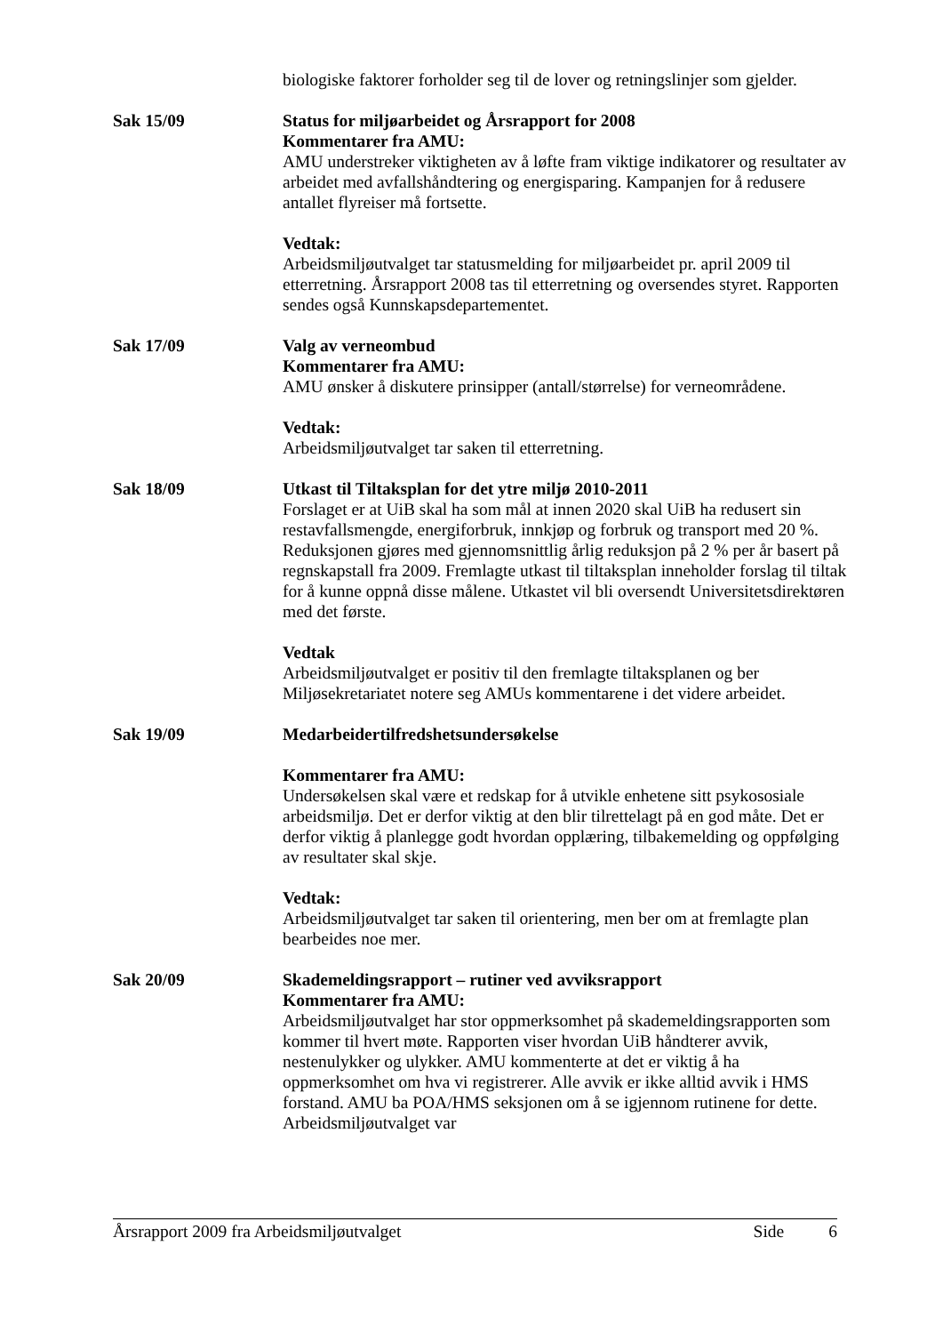biologiske faktorer forholder seg til de lover og retningslinjer som gjelder.
Sak 15/09 Status for miljøarbeidet og Årsrapport for 2008
Kommentarer fra AMU:
AMU understreker viktigheten av å løfte fram viktige indikatorer og resultater av arbeidet med avfallshåndtering og energisparing. Kampanjen for å redusere antallet flyreiser må fortsette.
Vedtak:
Arbeidsmiljøutvalget tar statusmelding for miljøarbeidet pr. april 2009 til etterretning. Årsrapport 2008 tas til etterretning og oversendes styret. Rapporten sendes også Kunnskapsdepartementet.
Sak 17/09 Valg av verneombud
Kommentarer fra AMU:
AMU ønsker å diskutere prinsipper (antall/størrelse) for verneområdene.
Vedtak:
Arbeidsmiljøutvalget tar saken til etterretning.
Sak 18/09 Utkast til Tiltaksplan for det ytre miljø 2010-2011
Forslaget er at UiB skal ha som mål at innen 2020 skal UiB ha redusert sin restavfallsmengde, energiforbruk, innkjøp og forbruk og transport med 20 %. Reduksjonen gjøres med gjennomsnittlig årlig reduksjon på 2 % per år basert på regnskapstall fra 2009. Fremlagte utkast til tiltaksplan inneholder forslag til tiltak for å kunne oppnå disse målene. Utkastet vil bli oversendt Universitetsdirektøren med det første.
Vedtak
Arbeidsmiljøutvalget er positiv til den fremlagte tiltaksplanen og ber Miljøsekretariatet notere seg AMUs kommentarene i det videre arbeidet.
Sak 19/09 Medarbeidertilfredshetsundersøkelse
Kommentarer fra AMU:
Undersøkelsen skal være et redskap for å utvikle enhetene sitt psykososiale arbeidsmiljø. Det er derfor viktig at den blir tilrettelagt på en god måte. Det er derfor viktig å planlegge godt hvordan opplæring, tilbakemelding og oppfølging av resultater skal skje.
Vedtak:
Arbeidsmiljøutvalget tar saken til orientering, men ber om at fremlagte plan bearbeides noe mer.
Sak 20/09 Skademeldingsrapport – rutiner ved avviksrapport
Kommentarer fra AMU:
Arbeidsmiljøutvalget har stor oppmerksomhet på skademeldingsrapporten som kommer til hvert møte. Rapporten viser hvordan UiB håndterer avvik, nestenulykker og ulykker. AMU kommenterte at det er viktig å ha oppmerksomhet om hva vi registrerer. Alle avvik er ikke alltid avvik i HMS forstand. AMU ba POA/HMS seksjonen om å se igjennom rutinene for dette. Arbeidsmiljøutvalget var
Årsrapport 2009 fra Arbeidsmiljøutvalget Side 6